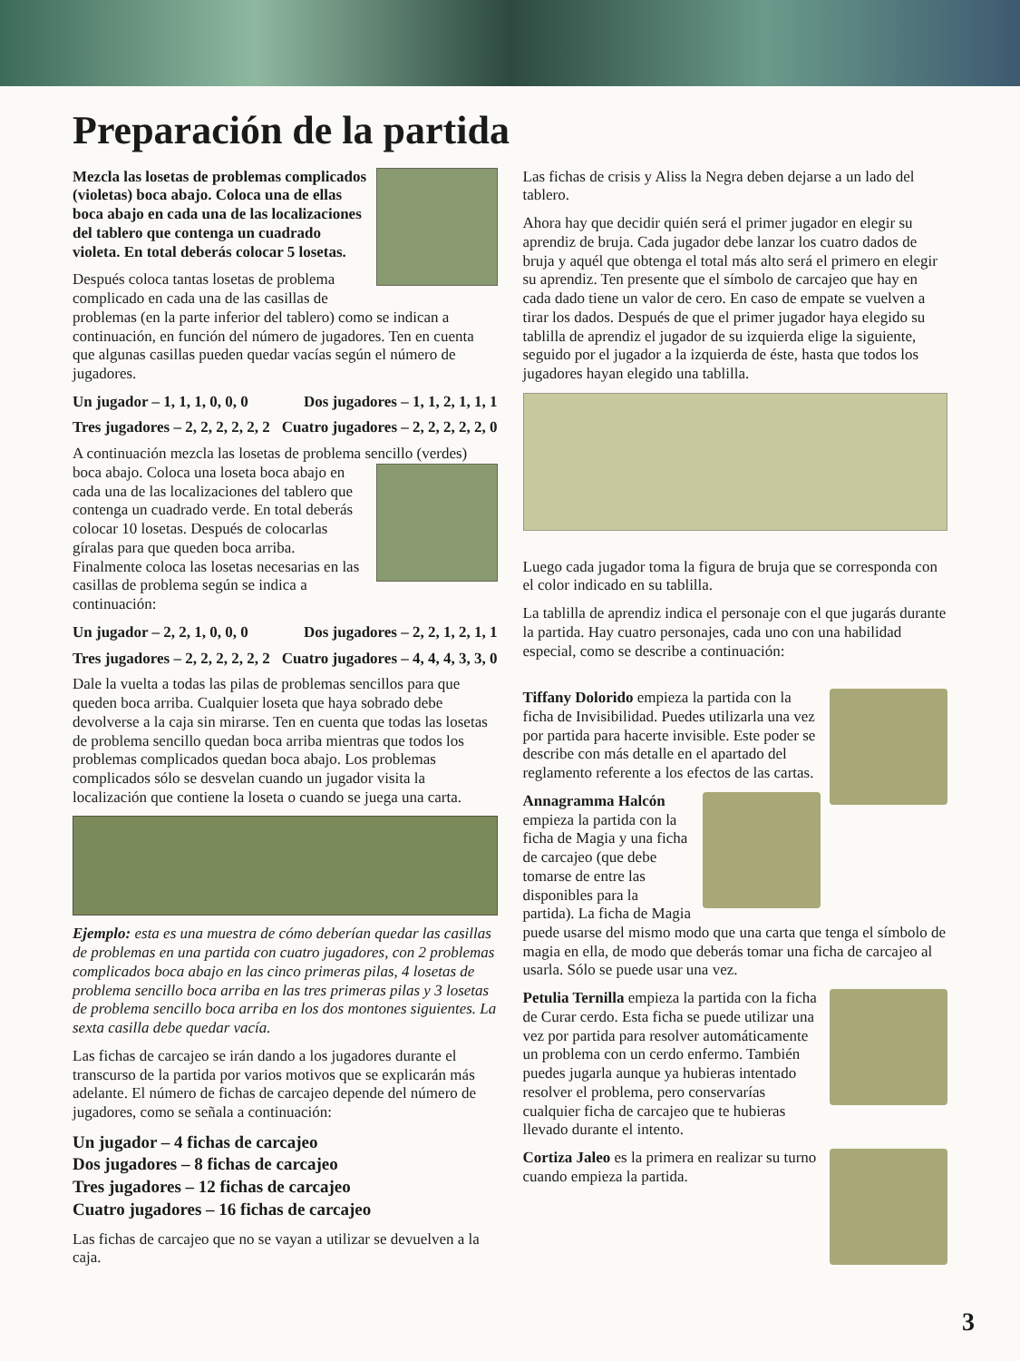Preparación de la partida
Mezcla las losetas de problemas complicados (violetas) boca abajo. Coloca una de ellas boca abajo en cada una de las localizaciones del tablero que contenga un cuadrado violeta. En total deberás colocar 5 losetas.
Después coloca tantas losetas de problema complicado en cada una de las casillas de problemas (en la parte inferior del tablero) como se indican a continuación, en función del número de jugadores. Ten en cuenta que algunas casillas pueden quedar vacías según el número de jugadores.
Un jugador – 1, 1, 1, 0, 0, 0 Dos jugadores – 1, 1, 2, 1, 1, 1
Tres jugadores – 2, 2, 2, 2, 2, 2 Cuatro jugadores – 2, 2, 2, 2, 2, 0
A continuación mezcla las losetas de problema sencillo (verdes) boca abajo. Coloca una loseta boca abajo en cada una de las localizaciones del tablero que contenga un cuadrado verde. En total deberás colocar 10 losetas. Después de colocarlas gíralas para que queden boca arriba. Finalmente coloca las losetas necesarias en las casillas de problema según se indica a continuación:
Un jugador – 2, 2, 1, 0, 0, 0 Dos jugadores – 2, 2, 1, 2, 1, 1
Tres jugadores – 2, 2, 2, 2, 2, 2 Cuatro jugadores – 4, 4, 4, 3, 3, 0
Dale la vuelta a todas las pilas de problemas sencillos para que queden boca arriba. Cualquier loseta que haya sobrado debe devolverse a la caja sin mirarse. Ten en cuenta que todas las losetas de problema sencillo quedan boca arriba mientras que todos los problemas complicados quedan boca abajo. Los problemas complicados sólo se desvelan cuando un jugador visita la localización que contiene la loseta o cuando se juega una carta.
Ejemplo: esta es una muestra de cómo deberían quedar las casillas de problemas en una partida con cuatro jugadores, con 2 problemas complicados boca abajo en las cinco primeras pilas, 4 losetas de problema sencillo boca arriba en las tres primeras pilas y 3 losetas de problema sencillo boca arriba en los dos montones siguientes. La sexta casilla debe quedar vacía.
Las fichas de carcajeo se irán dando a los jugadores durante el transcurso de la partida por varios motivos que se explicarán más adelante. El número de fichas de carcajeo depende del número de jugadores, como se señala a continuación:
Un jugador – 4 fichas de carcajeo
Dos jugadores – 8 fichas de carcajeo
Tres jugadores – 12 fichas de carcajeo
Cuatro jugadores – 16 fichas de carcajeo
Las fichas de carcajeo que no se vayan a utilizar se devuelven a la caja.
Las fichas de crisis y Aliss la Negra deben dejarse a un lado del tablero.
Ahora hay que decidir quién será el primer jugador en elegir su aprendiz de bruja. Cada jugador debe lanzar los cuatro dados de bruja y aquél que obtenga el total más alto será el primero en elegir su aprendiz. Ten presente que el símbolo de carcajeo que hay en cada dado tiene un valor de cero. En caso de empate se vuelven a tirar los dados. Después de que el primer jugador haya elegido su tablilla de aprendiz el jugador de su izquierda elige la siguiente, seguido por el jugador a la izquierda de éste, hasta que todos los jugadores hayan elegido una tablilla.
Luego cada jugador toma la figura de bruja que se corresponda con el color indicado en su tablilla.
La tablilla de aprendiz indica el personaje con el que jugarás durante la partida. Hay cuatro personajes, cada uno con una habilidad especial, como se describe a continuación:
Tiffany Dolorido empieza la partida con la ficha de Invisibilidad. Puedes utilizarla una vez por partida para hacerte invisible. Este poder se describe con más detalle en el apartado del reglamento referente a los efectos de las cartas.
Annagramma Halcón empieza la partida con la ficha de Magia y una ficha de carcajeo (que debe tomarse de entre las disponibles para la partida). La ficha de Magia puede usarse del mismo modo que una carta que tenga el símbolo de magia en ella, de modo que deberás tomar una ficha de carcajeo al usarla. Sólo se puede usar una vez.
Petulia Ternilla empieza la partida con la ficha de Curar cerdo. Esta ficha se puede utilizar una vez por partida para resolver automáticamente un problema con un cerdo enfermo. También puedes jugarla aunque ya hubieras intentado resolver el problema, pero conservarías cualquier ficha de carcajeo que te hubieras llevado durante el intento.
Cortiza Jaleo es la primera en realizar su turno cuando empieza la partida.
3